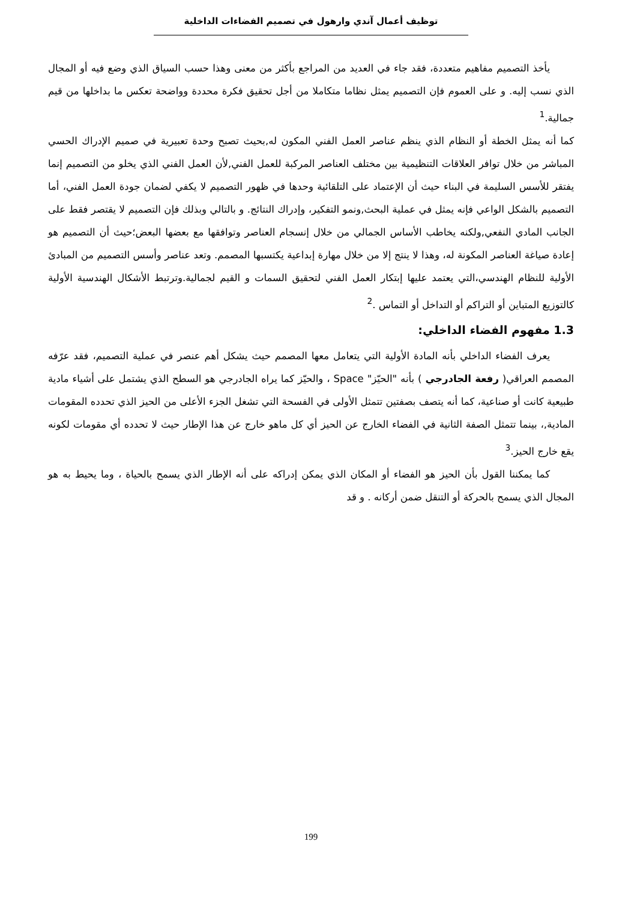توظيف أعمال آندي وارهول في تصميم الفضاءات الداخلية
يأخذ التصميم مفاهيم متعددة، فقد جاء في العديد من المراجع بأكثر من معنى وهذا حسب السياق الذي وضع فيه أو المجال الذي نسب إليه. و على العموم فإن التصميم يمثل نظاما متكاملا من أجل تحقيق فكرة محددة وواضحة تعكس ما بداخلها من قيم جمالية.<sup>1</sup>
كما أنه يمثل الخطة أو النظام الذي ينظم عناصر العمل الفني المكون له,بحيث تصبح وحدة تعبيرية في صميم الإدراك الحسي المباشر من خلال توافر العلاقات التنظيمية بين مختلف العناصر المركبة للعمل الفني,لأن العمل الفني الذي يخلو من التصميم إنما يفتقر للأسس السليمة في البناء حيث أن الإعتماد على التلقائية وحدها في ظهور التصميم لا يكفي لضمان جودة العمل الفني، أما التصميم بالشكل الواعي فإنه يمثل في عملية البحث,ونمو التفكير، وإدراك النتائج. و بالتالي وبذلك فإن التصميم لا يقتصر فقط على الجانب المادي النفعي,ولكنه يخاطب الأساس الجمالي من خلال إنسجام العناصر وتوافقها مع بعضها البعض؛حيث أن التصميم هو إعادة صياغة العناصر المكونة له، وهذا لا ينتج إلا من خلال مهارة إبداعية يكتسبها المصمم. وتعد عناصر وأسس التصميم من المبادئ الأولية للنظام الهندسي،التي يعتمد عليها إبتكار العمل الفني لتحقيق السمات و القيم لجمالية.وترتبط الأشكال الهندسية الأولية كالتوزيع المتباين أو التراكم أو التداخل أو التماس .<sup>2</sup>
1.3 مفهوم الفضاء الداخلي:
يعرف الفضاء الداخلي بأنه المادة الأولية التي يتعامل معها المصمم حيث يشكل أهم عنصر في عملية التصميم، فقد عرّفه المصمم العراقي( رفعة الجادرجي ) بأنه "الحيّز" Space ، والحيّز كما يراه الجادرجي هو السطح الذي يشتمل على أشياء مادية طبيعية كانت أو صناعية، كما أنه يتصف بصفتين تتمثل الأولى في الفسحة التي تشغل الجزء الأعلى من الحيز الذي تحدده المقومات المادية,، بينما تتمثل الصفة الثانية في الفضاء الخارج عن الحيز أي كل ماهو خارج عن هذا الإطار حيث لا تحدده أي مقومات لكونه يقع خارج الحيز.<sup>3</sup>
كما يمكننا القول بأن الحيز هو الفضاء أو المكان الذي يمكن إدراكه على أنه الإطار الذي يسمح بالحياة ، وما يحيط به هو المجال الذي يسمح بالحركة أو التنقل ضمن أركانه . و قد
199